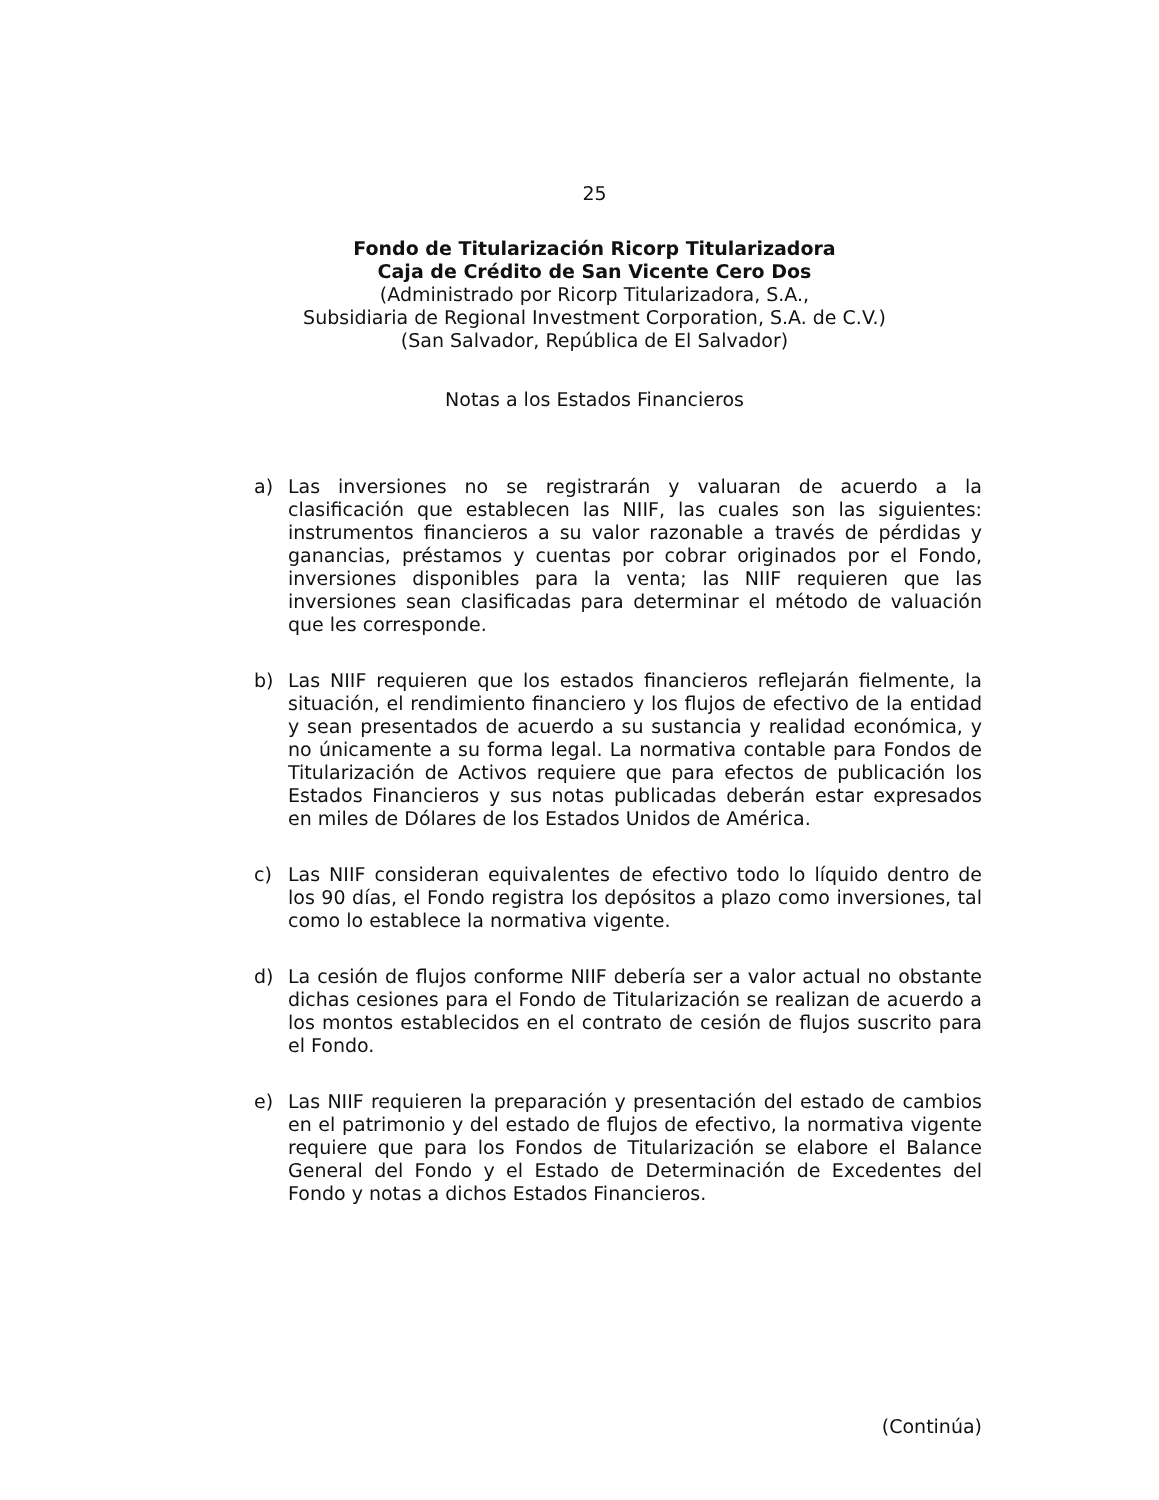25
Fondo de Titularización Ricorp Titularizadora
Caja de Crédito de San Vicente Cero Dos
(Administrado por Ricorp Titularizadora, S.A.,
Subsidiaria de Regional Investment Corporation, S.A. de C.V.)
(San Salvador, República de El Salvador)
Notas a los Estados Financieros
a) Las inversiones no se registrarán y valuaran de acuerdo a la clasificación que establecen las NIIF, las cuales son las siguientes: instrumentos financieros a su valor razonable a través de pérdidas y ganancias, préstamos y cuentas por cobrar originados por el Fondo, inversiones disponibles para la venta; las NIIF requieren que las inversiones sean clasificadas para determinar el método de valuación que les corresponde.
b) Las NIIF requieren que los estados financieros reflejarán fielmente, la situación, el rendimiento financiero y los flujos de efectivo de la entidad y sean presentados de acuerdo a su sustancia y realidad económica, y no únicamente a su forma legal. La normativa contable para Fondos de Titularización de Activos requiere que para efectos de publicación los Estados Financieros y sus notas publicadas deberán estar expresados en miles de Dólares de los Estados Unidos de América.
c) Las NIIF consideran equivalentes de efectivo todo lo líquido dentro de los 90 días, el Fondo registra los depósitos a plazo como inversiones, tal como lo establece la normativa vigente.
d) La cesión de flujos conforme NIIF debería ser a valor actual no obstante dichas cesiones para el Fondo de Titularización se realizan de acuerdo a los montos establecidos en el contrato de cesión de flujos suscrito para el Fondo.
e) Las NIIF requieren la preparación y presentación del estado de cambios en el patrimonio y del estado de flujos de efectivo, la normativa vigente requiere que para los Fondos de Titularización se elabore el Balance General del Fondo y el Estado de Determinación de Excedentes del Fondo y notas a dichos Estados Financieros.
(Continúa)